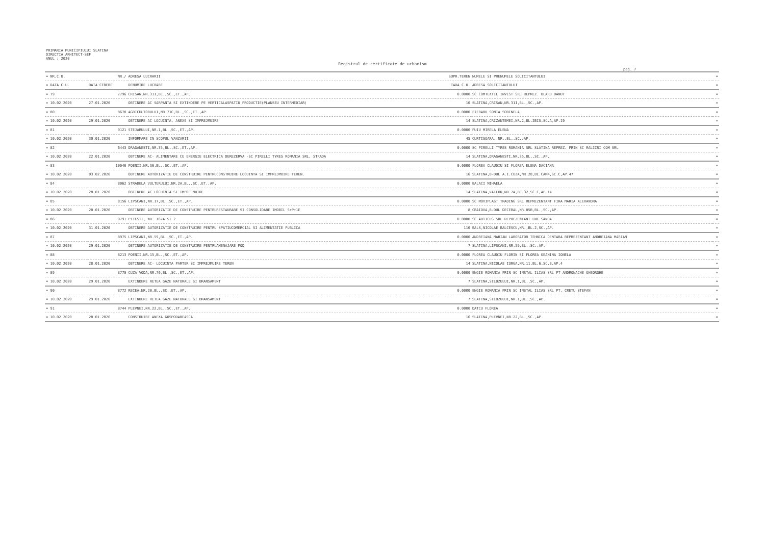PRIMARIA MUNICIPIULUI SLATINA
DIRECTIA ARHITECT-SEF
ANUL : 2020
Registrul de certificate de urbanism
pag. 7
| = NR.C.U. | NR./ | ADRESA LUCRARII | SUPR.TEREN | NUMELE SI PRENUMELE SOLICITANTULUI | = |
| --- | --- | --- | --- | --- | --- |
| = DATA C.U. | DATA CERERE | DENUMIRE LUCRARE | TAXA C.U. | ADRESA SOLICITANTULUI | = |
| = 79 | 7796 | CRISAN,NR.31I,BL.,SC.,ET.,AP. | 0.0000 | SC COMTEXTIL INVEST SRL REPREZ. OLARU DANUT | = |
| = 10.02.2020 | 27.01.2020 | OBTINERE AC SARPANTA SI EXTINDERE PE VERTICALASPATIU PRODUCTIE(PLANSEU INTERMEDIAR) | 10 | SLATINA,CRISAN,NR.31I,BL.,SC.,AP. | = |
| = 80 | 8678 | AGRICULTORULUI,NR.71C,BL.,SC.,ET.,AP. | 0.0000 | FIERARU SONIA SORINELA | = |
| = 10.02.2020 | 29.01.2020 | OBTINERE AC LOCUINTA, ANEXE SI IMPREJMUIRE | 14 | SLATINA,CRIZANTEMEI,NR.2,BL.2BIS,SC.A,AP.19 | = |
| = 81 | 9121 | STEJARULUI,NR.1,BL.,SC.,ET.,AP. | 0.0000 | PUIU MIRELA ELENA | = |
| = 10.02.2020 | 30.01.2020 | INFORMARE IN SCOPUL VANZARII | 45 | CURTISOARA,,NR.,BL.,SC.,AP. | = |
| = 82 | 6443 | DRAGANESTI,NR.35,BL.,SC.,ET.,AP. | 0.0000 | SC PIRELLI TYRES ROMANIA SRL SLATINA REPREZ. PRIN SC RALICRI COM SRL | = |
| = 10.02.2020 | 22.01.2020 | OBTINERE AC- ALIMENTARE CU ENERGIE ELECTRICA DEREZERVA -SC PIRELLI TYRES ROMANIA SRL, STRADA | 14 | SLATINA,DRAGANESTI,NR.35,BL.,SC.,AP. | = |
| = 83 | 10046 | POENII,NR.36,BL.,SC.,ET.,AP. | 0.0000 | FLOREA CLAUDIU SI FLOREA ELENA DACIANA | = |
| = 10.02.2020 | 03.02.2020 | OBTINERE AUTORIZATIE DE CONSTRUIRE PENTRUCONSTRUIRE LOCUINTA SI IMPREJMUIRE TEREN. | 16 | SLATINA,B-DUL A.I.CUZA,NR.28,BL.CAM4,SC.C,AP.47 | = |
| = 84 | 8062 | STRADELA VULTURULUI,NR.2A,BL.,SC.,ET.,AP. | 0.0000 | BALACI MIHAELA | = |
| = 10.02.2020 | 28.01.2020 | OBTINERE AC LOCUINTA SI IMPREJMUIRE | 14 | SLATINA,VAILOR,NR.7A,BL.32,SC.C,AP.14 | = |
| = 85 | 8156 | LIPSCANI,NR.17,BL.,SC.,ET.,AP. | 0.0000 | SC MOVIPLAST TRADING SRL REPREZENTANT FIRA MARIA ALEXANDRA | = |
| = 10.02.2020 | 28.01.2020 | OBTINERE AUTORIZATIE DE CONSTRUIRE PENTRURESTAURARE SI CONSOLIDARE IMOBIL S+P+1E | 8 | CRAIOVA,B-DUL DECEBAL,NR.85B,BL.,SC.,AP. | = |
| = 86 | 9791 | PITESTI, NR. 187A SI 2 | 0.0000 | SC ARTICUS SRL REPREZENTANT ENE SANDA | = |
| = 10.02.2020 | 31.01.2020 | OBTINERE AUTORIZATIE DE CONSTRUIRE PENTRU SPATIUCOMERCIAL SI ALIMENTATIE PUBLICA | 116 | BALS,NICOLAE BALCESCU,NR.,BL.2,SC.,AP. | = |
| = 87 | 8975 | LIPSCANI,NR.59,BL.,SC.,ET.,AP. | 0.0000 | ANDREIANA MARIAN LABORATOR TEHNICA DENTARA REPREZENTANT ANDREIANA MARIAN | = |
| = 10.02.2020 | 29.01.2020 | OBTINERE AUTORIZATIE DE CONSTRUIRE PENTRUAMENAJARE POD | 7 | SLATINA,LIPSCANI,NR.59,BL.,SC.,AP. | = |
| = 88 | 8213 | POENII,NR.15,BL.,SC.,ET.,AP. | 0.0000 | FLOREA CLAUDIU FLORIN SI FLOREA GEANINA IONELA | = |
| = 10.02.2020 | 28.01.2020 | OBTINERE AC- LOCUINTA PARTER SI IMPREJMUIRE TEREN | 14 | SLATINA,NICOLAE IORGA,NR.11,BL.6,SC.B,AP.4 | = |
| = 89 | 8770 | CUZA VODA,NR.76,BL.,SC.,ET.,AP. | 0.0000 | ENGIE ROMANIA PRIN SC INSTAL ILIAS SRL PT ANDRONACHE GHEORGHE | = |
| = 10.02.2020 | 29.01.2020 | EXTINDERE RETEA GAZE NATURALE SI BRANSAMENT | 7 | SLATINA,SILOZULUI,NR.1,BL.,SC.,AP. | = |
| = 90 | 8772 | RECEA,NR.20,BL.,SC.,ET.,AP. | 0.0000 | ENGIE ROMANIA PRIN SC INSTAL ILIAS SRL PT. CRETU STEFAN | = |
| = 10.02.2020 | 29.01.2020 | EXTINDERE RETEA GAZE NATURALE SI BRANSAMENT | 7 | SLATINA,SILOZULUI,NR.1,BL.,SC.,AP. | = |
| = 91 | 8744 | PLEVNEI,NR.22,BL.,SC.,ET.,AP. | 0.0000 | DATCU FLOREA | = |
| = 10.02.2020 | 28.01.2020 | CONSTRUIRE ANEXA GOSPODAREASCA | 16 | SLATINA,PLEVNEI,NR.22,BL.,SC.,AP. | = |